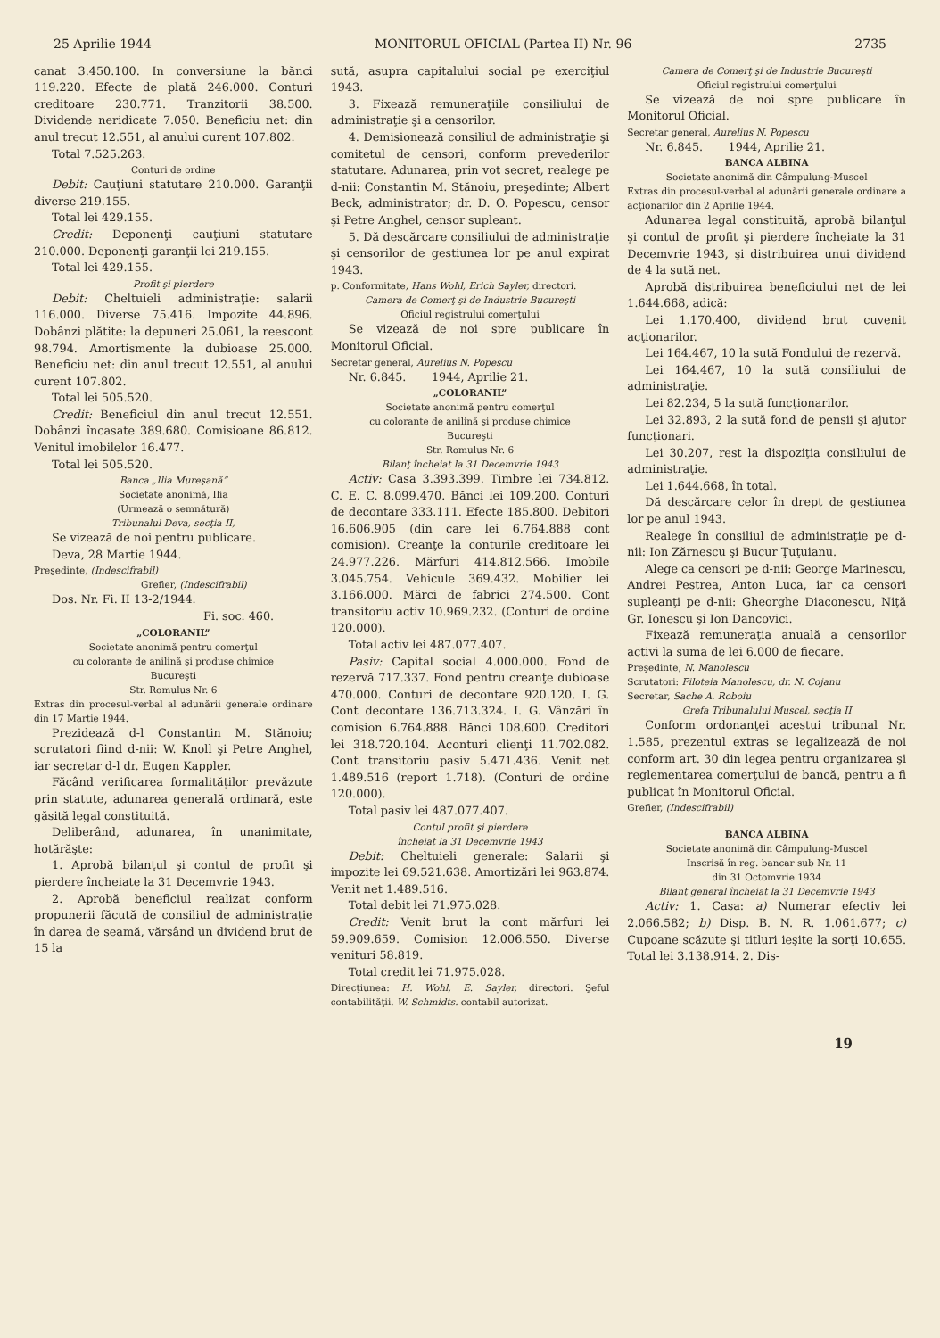25 Aprilie 1944 MONITORUL OFICIAL (Partea II) Nr. 96 2735
canat 3.450.100. In conversiune la bănci 119.220. Efecte de plată 246.000. Conturi creditoare 230.771. Tranzitorii 38.500. Dividende neridicate 7.050. Beneficiu net: din anul trecut 12.551, al anului curent 107.802.
Total 7.525.263.
Conturi de ordine
Debit: Cauţiuni statutare 210.000. Garanţii diverse 219.155.
Total lei 429.155.
Credit: Deponenţi cauţiuni statutare 210.000. Deponenţi garanţii lei 219.155.
Total lei 429.155.
Profit şi pierdere
Debit: Cheltuieli administraţie: salarii 116.000. Diverse 75.416. Impozite 44.896. Dobânzi plătite: la depuneri 25.061, la reescont 98.794. Amortismente la dubioase 25.000. Beneficiu net: din anul trecut 12.551, al anului curent 107.802.
Total lei 505.520.
Credit: Beneficiul din anul trecut 12.551. Dobânzi încasate 389.680. Comisioane 86.812. Venitul imobilelor 16.477.
Total lei 505.520.
Banca „Ilia Mureşană”
Societate anonimă, Ilia
(Urmează o semnătură)
Tribunalul Deva, secţia II,
Se vizează de noi pentru publicare.
Deva, 28 Martie 1944.
Preşedinte, (Indescifrabil)
Grefier, (Indescifrabil)
Dos. Nr. Fi. II 13-2/1944.
Fi. soc. 460.
„COLORANIL”
Societate anonimă pentru comerţul
cu colorante de anilină şi produse chimice
Bucureşti
Str. Romulus Nr. 6
Extras din procesul-verbal al adunării generale ordinare din 17 Martie 1944.
Prezidează d-l Constantin M. Stănoiu; scrutatori fiind d-nii: W. Knoll şi Petre Anghel, iar secretar d-l dr. Eugen Kappler.
Făcând verificarea formalităţilor prevăzute prin statute, adunarea generală ordinară, este găsită legal constituită.
Deliberând, adunarea, în unanimitate, hotărăşte:
1. Aprobă bilanţul şi contul de profit şi pierdere încheiate la 31 Decemvrie 1943.
2. Aprobă beneficiul realizat conform propunerii făcută de consiliul de administraţie în darea de seamă, vărsând un dividend brut de 15 la
sută, asupra capitalului social pe exerciţiul 1943.
3. Fixează remuneraţiile consiliului de administraţie şi a censorilor.
4. Demisionează consiliul de administraţie şi comitetul de censori, conform prevederilor statutare. Adunarea, prin vot secret, realege pe d-nii: Constantin M. Stănoiu, preşedinte; Albert Beck, administrator; dr. D. O. Popescu, censor şi Petre Anghel, censor supleant.
5. Dă descărcare consiliului de administraţie şi censorilor de gestiunea lor pe anul expirat 1943.
p. Conformitate, Hans Wohl, Erich Sayler, directori.
Camera de Comerţ şi de Industrie Bucureşti
Oficiul registrului comerţului
Se vizează de noi spre publicare în Monitorul Oficial.
Secretar general, Aurelius N. Popescu
Nr. 6.845. 1944, Aprilie 21.
„COLORANIL”
Societate anonimă pentru comerţul
cu colorante de anilină şi produse chimice
Bucureşti
Str. Romulus Nr. 6
Bilanţ încheiat la 31 Decemvrie 1943
Activ: Casa 3.393.399. Timbre lei 734.812. C. E. C. 8.099.470. Bănci lei 109.200. Conturi de decontare 333.111. Efecte 185.800. Debitori 16.606.905 (din care lei 6.764.888 cont comision). Creanţe la conturile creditoare lei 24.977.226. Mărfuri 414.812.566. Imobile 3.045.754. Vehicule 369.432. Mobilier lei 3.166.000. Mărci de fabrici 274.500. Cont transitoriu activ 10.969.232. (Conturi de ordine 120.000).
Total activ lei 487.077.407.
Pasiv: Capital social 4.000.000. Fond de rezervă 717.337. Fond pentru creanţe dubioase 470.000. Conturi de decontare 920.120. I. G. Cont decontare 136.713.324. I. G. Vânzări în comision 6.764.888. Bănci 108.600. Creditori lei 318.720.104. Aconturi clienţi 11.702.082. Cont transitoriu pasiv 5.471.436. Venit net 1.489.516 (report 1.718). (Conturi de ordine 120.000).
Total pasiv lei 487.077.407.
Contul profit şi pierdere
încheiat la 31 Decemvrie 1943
Debit: Cheltuieli generale: Salarii şi impozite lei 69.521.638. Amortizări lei 963.874. Venit net 1.489.516.
Total debit lei 71.975.028.
Credit: Venit brut la cont mărfuri lei 59.909.659. Comision 12.006.550. Diverse venituri 58.819.
Total credit lei 71.975.028.
Direcţiunea: H. Wohl, E. Sayler, directori. Şeful contabilităţii. W. Schmidts. contabil autorizat.
Camera de Comerţ şi de Industrie Bucureşti
Oficiul registrului comerţului
Se vizează de noi spre publicare în Monitorul Oficial.
Secretar general, Aurelius N. Popescu
Nr. 6.845. 1944, Aprilie 21.
BANCA ALBINA
Societate anonimă din Câmpulung-Muscel
Extras din procesul-verbal al adunării generale ordinare a acţionarilor din 2 Aprilie 1944.
Adunarea legal constituită, aprobă bilanţul şi contul de profit şi pierdere încheiate la 31 Decemvrie 1943, şi distribuirea unui dividend de 4 la sută net.
Aprobă distribuirea beneficiului net de lei 1.644.668, adică:
Lei 1.170.400, dividend brut cuvenit acţionarilor.
Lei 164.467, 10 la sută Fondului de rezervă.
Lei 164.467, 10 la sută consiliului de administraţie.
Lei 82.234, 5 la sută funcţionarilor.
Lei 32.893, 2 la sută fond de pensii şi ajutor funcţionari.
Lei 30.207, rest la dispoziţia consiliului de administraţie.
Lei 1.644.668, în total.
Dă descărcare celor în drept de gestiunea lor pe anul 1943.
Realege în consiliul de administraţie pe d-nii: Ion Zărnescu şi Bucur Ţuţuianu.
Alege ca censori pe d-nii: George Marinescu, Andrei Pestrea, Anton Luca, iar ca censori supleanţi pe d-nii: Gheorghe Diaconescu, Niţă Gr. Ionescu şi Ion Dancovici.
Fixează remuneraţia anuală a censorilor activi la suma de lei 6.000 de fiecare.
Preşedinte, N. Manolescu
Scrutatori: Filoteia Manolescu, dr. N. Cojanu
Secretar, Sache A. Roboiu
Grefa Tribunalului Muscel, secţia II
Conform ordonanţei acestui tribunal Nr. 1.585, prezentul extras se legalizează de noi conform art. 30 din legea pentru organizarea şi reglementarea comerţului de bancă, pentru a fi publicat în Monitorul Oficial.
Grefier, (Indescifrabil)
BANCA ALBINA
Societate anonimă din Câmpulung-Muscel
Inscrisă în reg. bancar sub Nr. 11
din 31 Octomvrie 1934
Bilanţ general încheiat la 31 Decemvrie 1943
Activ: 1. Casa: a) Numerar efectiv lei 2.066.582; b) Disp. B. N. R. 1.061.677; c) Cupoane scăzute şi titluri ieşite la sorţi 10.655. Total lei 3.138.914. 2. Dis-
19